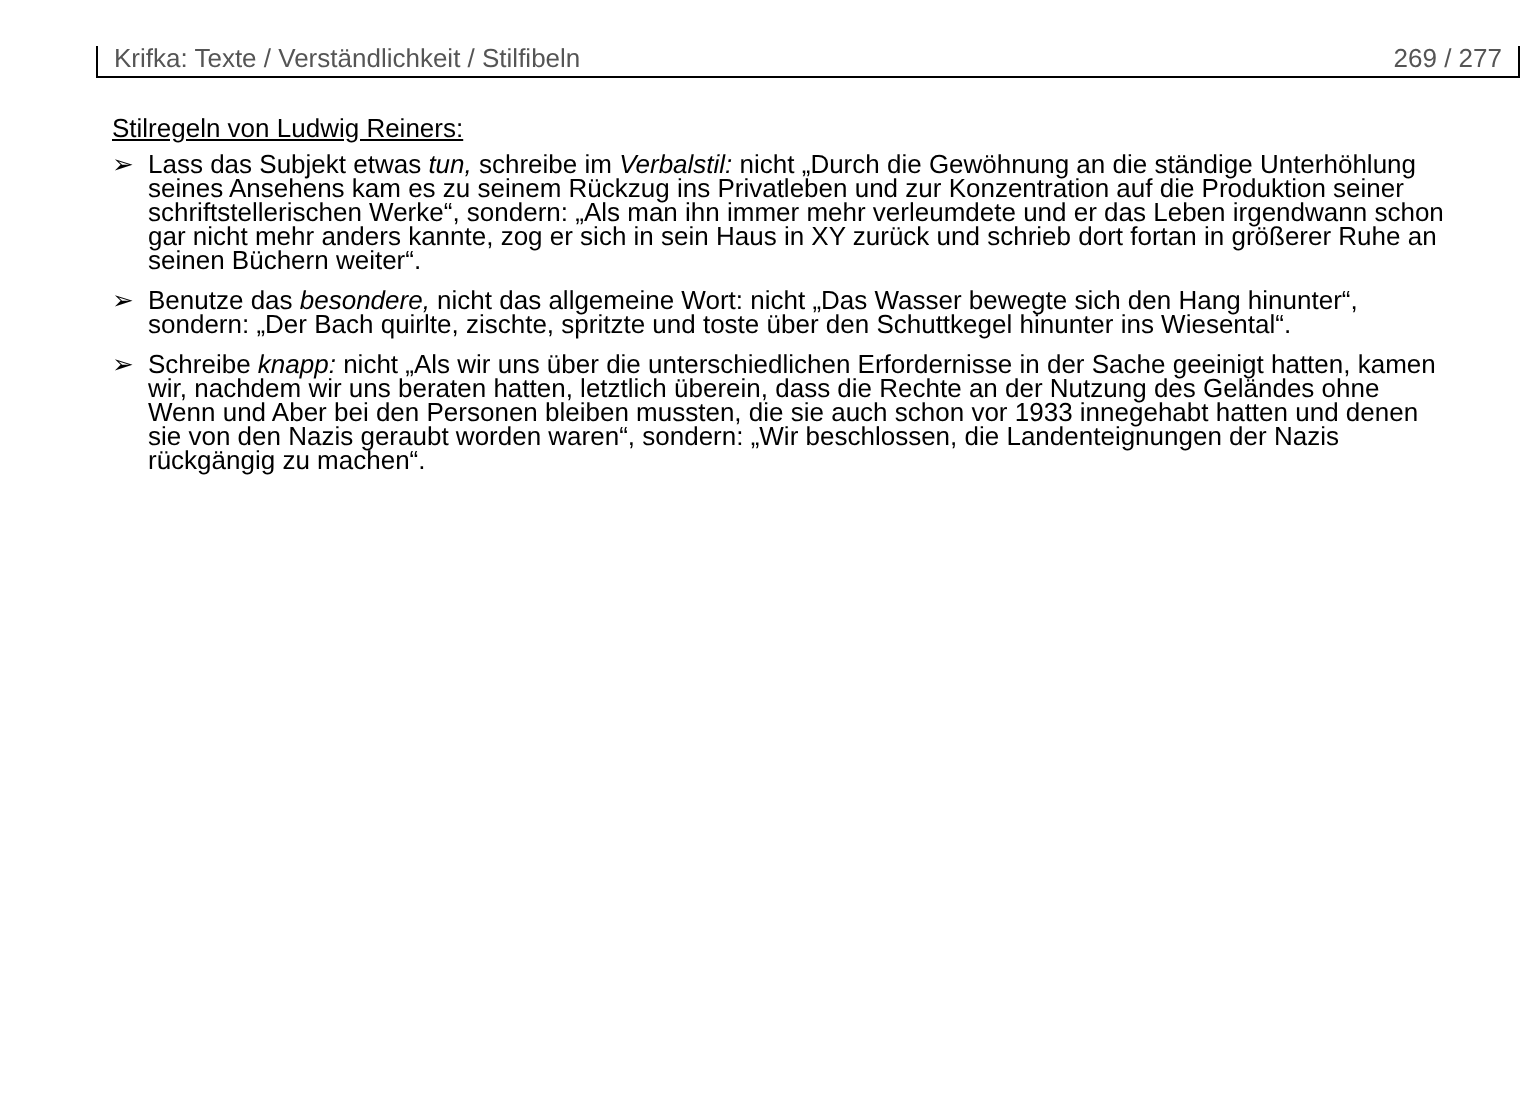Krifka: Texte / Verständlichkeit / Stilfibeln 269 / 277
Stilregeln von Ludwig Reiners:
➢ Lass das Subjekt etwas tun, schreibe im Verbalstil: nicht „Durch die Gewöhnung an die ständige Unterhöhlung seines Ansehens kam es zu seinem Rückzug ins Privatleben und zur Konzentration auf die Produktion seiner schriftstellerischen Werke“, sondern: „Als man ihn immer mehr verleumdete und er das Leben irgendwann schon gar nicht mehr anders kannte, zog er sich in sein Haus in XY zurück und schrieb dort fortan in größerer Ruhe an seinen Büchern weiter“.
➢ Benutze das besondere, nicht das allgemeine Wort: nicht „Das Wasser bewegte sich den Hang hinunter“, sondern: „Der Bach quirlte, zischte, spritzte und toste über den Schuttkegel hinunter ins Wiesental“.
➢ Schreibe knapp: nicht „Als wir uns über die unterschiedlichen Erfordernisse in der Sache geeinigt hatten, kamen wir, nachdem wir uns beraten hatten, letztlich überein, dass die Rechte an der Nutzung des Geländes ohne Wenn und Aber bei den Personen bleiben mussten, die sie auch schon vor 1933 innegehabt hatten und denen sie von den Nazis geraubt worden waren“, sondern: „Wir beschlossen, die Landenteignungen der Nazis rückgängig zu machen“.